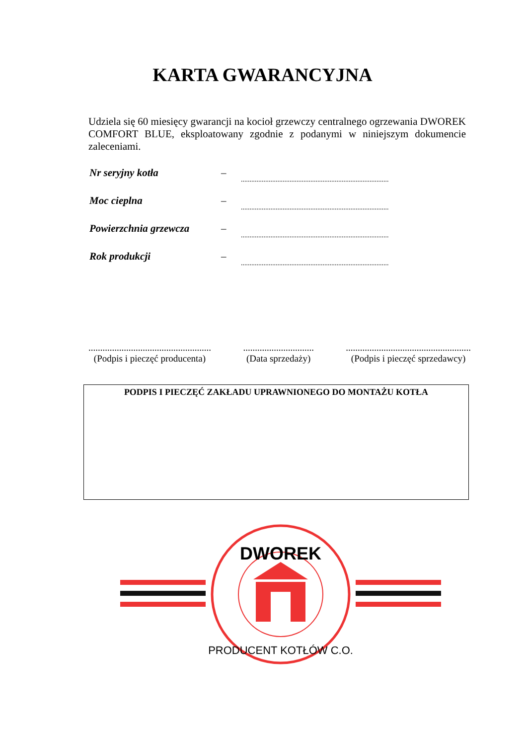KARTA GWARANCYJNA
Udziela się 60 miesięcy gwarancji na kocioł grzewczy centralnego ogrzewania DWOREK COMFORT BLUE, eksploatowany zgodnie z podanymi w niniejszym dokumencie zaleceniami.
Nr seryjny kotła –.....................................................................................
Moc cieplna –.....................................................................................
Powierzchnia grzewcza –.....................................................................................
Rok produkcji –.....................................................................................
....................................................
(Podpis i pieczęć producenta)
..............................
(Data sprzedaży)
.....................................................
(Podpis i pieczęć sprzedawcy)
PODPIS I PIECZĘĆ ZAKŁADU UPRAWNIONEGO DO MONTAŻU KOTŁA
DWOREK
PRODUCENT KOTŁÓW C.O.